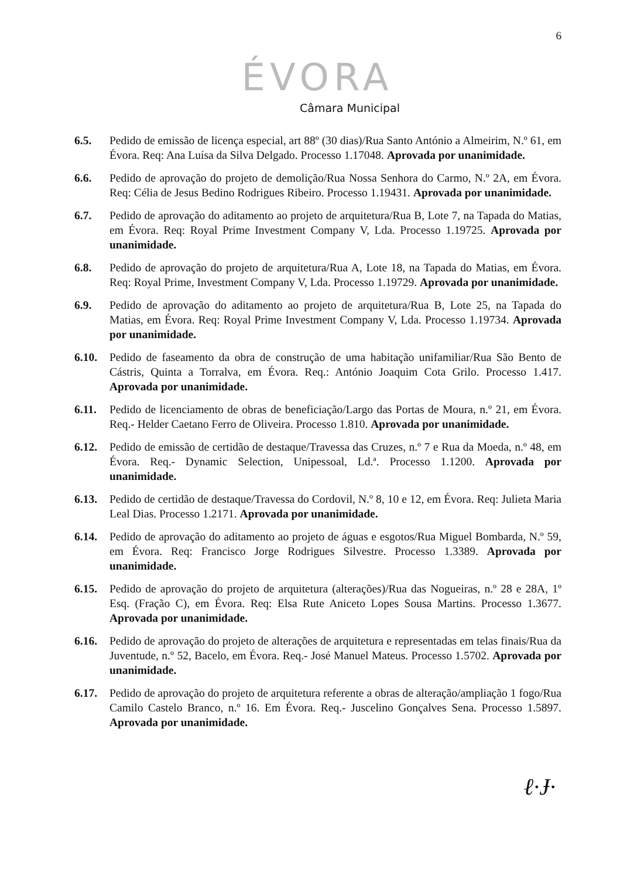6
ÉVORA
Câmara Municipal
6.5. Pedido de emissão de licença especial, art 88º (30 dias)/Rua Santo António a Almeirim, N.º 61, em Évora. Req: Ana Luísa da Silva Delgado. Processo 1.17048. Aprovada por unanimidade.
6.6. Pedido de aprovação do projeto de demolição/Rua Nossa Senhora do Carmo, N.º 2A, em Évora. Req: Célia de Jesus Bedino Rodrigues Ribeiro. Processo 1.19431. Aprovada por unanimidade.
6.7. Pedido de aprovação do aditamento ao projeto de arquitetura/Rua B, Lote 7, na Tapada do Matias, em Évora. Req: Royal Prime Investment Company V, Lda. Processo 1.19725. Aprovada por unanimidade.
6.8. Pedido de aprovação do projeto de arquitetura/Rua A, Lote 18, na Tapada do Matias, em Évora. Req: Royal Prime, Investment Company V, Lda. Processo 1.19729. Aprovada por unanimidade.
6.9. Pedido de aprovação do aditamento ao projeto de arquitetura/Rua B, Lote 25, na Tapada do Matias, em Évora. Req: Royal Prime Investment Company V, Lda. Processo 1.19734. Aprovada por unanimidade.
6.10. Pedido de faseamento da obra de construção de uma habitação unifamiliar/Rua São Bento de Cástris, Quinta a Torralva, em Évora. Req.: António Joaquim Cota Grilo. Processo 1.417. Aprovada por unanimidade.
6.11. Pedido de licenciamento de obras de beneficiação/Largo das Portas de Moura, n.º 21, em Évora. Req.- Helder Caetano Ferro de Oliveira. Processo 1.810. Aprovada por unanimidade.
6.12. Pedido de emissão de certidão de destaque/Travessa das Cruzes, n.º 7 e Rua da Moeda, n.º 48, em Évora. Req.- Dynamic Selection, Unipessoal, Ld.ª. Processo 1.1200. Aprovada por unanimidade.
6.13. Pedido de certidão de destaque/Travessa do Cordovil, N.º 8, 10 e 12, em Évora. Req: Julieta Maria Leal Dias. Processo 1.2171. Aprovada por unanimidade.
6.14. Pedido de aprovação do aditamento ao projeto de águas e esgotos/Rua Miguel Bombarda, N.º 59, em Évora. Req: Francisco Jorge Rodrigues Silvestre. Processo 1.3389. Aprovada por unanimidade.
6.15. Pedido de aprovação do projeto de arquitetura (alterações)/Rua das Nogueiras, n.º 28 e 28A, 1º Esq. (Fração C), em Évora. Req: Elsa Rute Aniceto Lopes Sousa Martins. Processo 1.3677. Aprovada por unanimidade.
6.16. Pedido de aprovação do projeto de alterações de arquitetura e representadas em telas finais/Rua da Juventude, n.º 52, Bacelo, em Évora. Req.- José Manuel Mateus. Processo 1.5702. Aprovada por unanimidade.
6.17. Pedido de aprovação do projeto de arquitetura referente a obras de alteração/ampliação 1 fogo/Rua Camilo Castelo Branco, n.º 16. Em Évora. Req.- Juscelino Gonçalves Sena. Processo 1.5897. Aprovada por unanimidade.
ℓ·Ɉ·